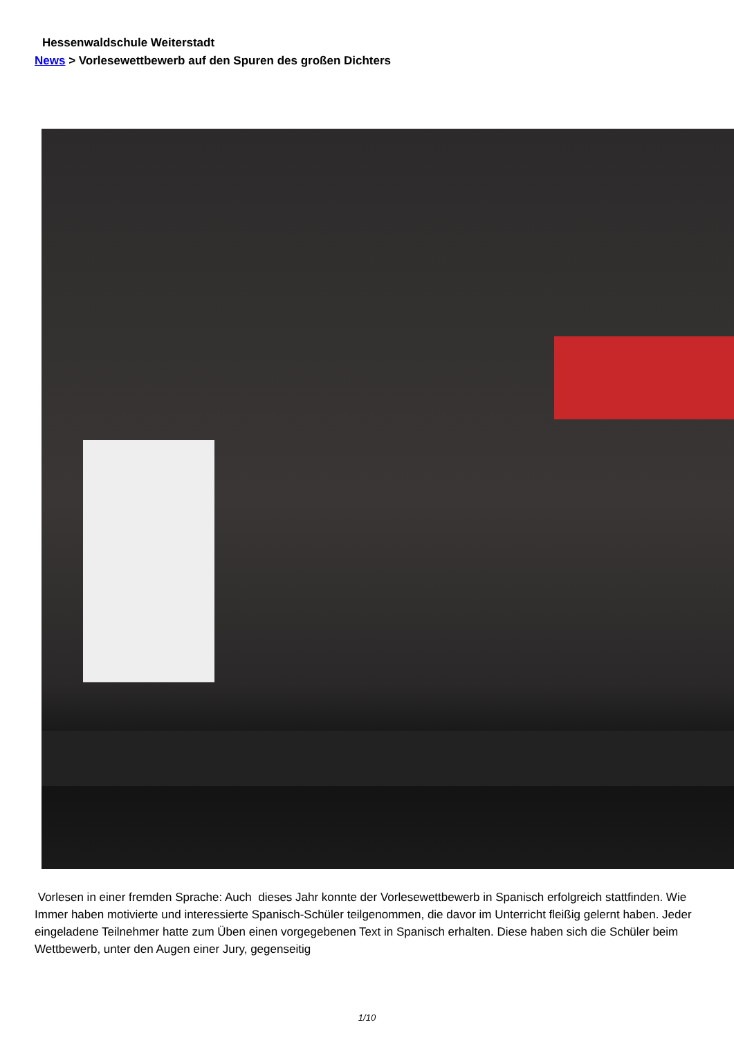Hessenwaldschule Weiterstadt
News > Vorlesewettbewerb auf den Spuren des großen Dichters
Vorlesen in einer fremden Sprache: Auch dieses Jahr konnte der Vorlesewettbewerb in Spanisch erfolgreich stattfinden. Wie Immer haben motivierte und interessierte Spanisch-Schüler teilgenommen, die davor im Unterricht fleißig gelernt haben. Jeder eingeladene Teilnehmer hatte zum Üben einen vorgegebenen Text in Spanisch erhalten. Diese haben sich die Schüler beim Wettbewerb, unter den Augen einer Jury, gegenseitig
1/10